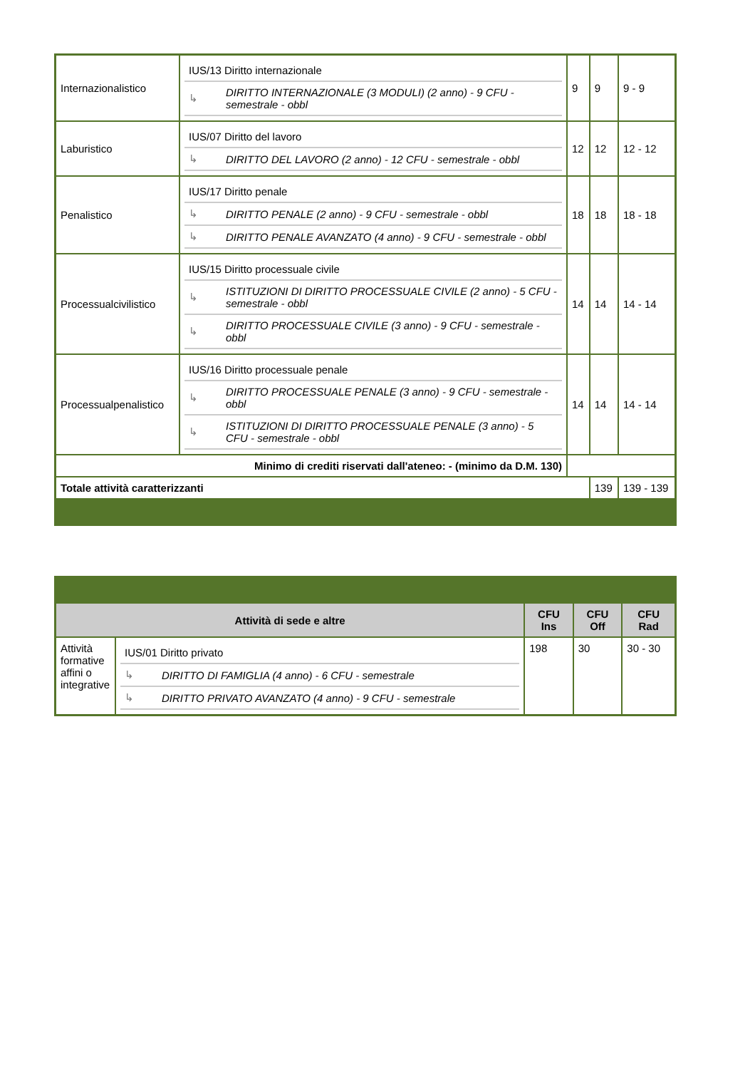| Internazionalistico | / IUS/13 Diritto internazionale / / / ↳ / DIRITTO INTERNAZIONALE (3 MODULI) (2 anno) - 9 CFU - semestrale - obbl / | 9 | 9 | 9 - 9 |
| Laburistico | / IUS/07 Diritto del lavoro / / / ↳ / DIRITTO DEL LAVORO (2 anno) - 12 CFU - semestrale - obbl / | 12 | 12 | 12 - 12 |
| Penalistico | / IUS/17 Diritto penale / / / ↳ / DIRITTO PENALE (2 anno) - 9 CFU - semestrale - obbl / / ↳ / DIRITTO PENALE AVANZATO (4 anno) - 9 CFU - semestrale - obbl / | 18 | 18 | 18 - 18 |
| Processualcivilistico | / IUS/15 Diritto processuale civile / / / ↳ / ISTITUZIONI DI DIRITTO PROCESSUALE CIVILE (2 anno) - 5 CFU - semestrale - obbl / / ↳ / DIRITTO PROCESSUALE CIVILE (3 anno) - 9 CFU - semestrale - obbl / | 14 | 14 | 14 - 14 |
| Processualpenalistico | / IUS/16 Diritto processuale penale / / / ↳ / DIRITTO PROCESSUALE PENALE (3 anno) - 9 CFU - semestrale - obbl / / ↳ / ISTITUZIONI DI DIRITTO PROCESSUALE PENALE (3 anno) - 5 CFU - semestrale - obbl / | 14 | 14 | 14 - 14 |
| Minimo di crediti riservati dall'ateneo: - (minimo da D.M. 130) | | | | |
| Totale attività caratterizzanti | | | 139 | 139 - 139 |
| Attività di sede e altre | | CFU Ins | CFU Off | CFU Rad |
| --- | --- | --- | --- | --- |
| Attività formative affini o integrative | / IUS/01 Diritto privato / / / ↳ / DIRITTO DI FAMIGLIA (4 anno) - 6 CFU - semestrale / / ↳ / DIRITTO PRIVATO AVANZATO (4 anno) - 9 CFU - semestrale / | 198 | 30 | 30 - 30 |